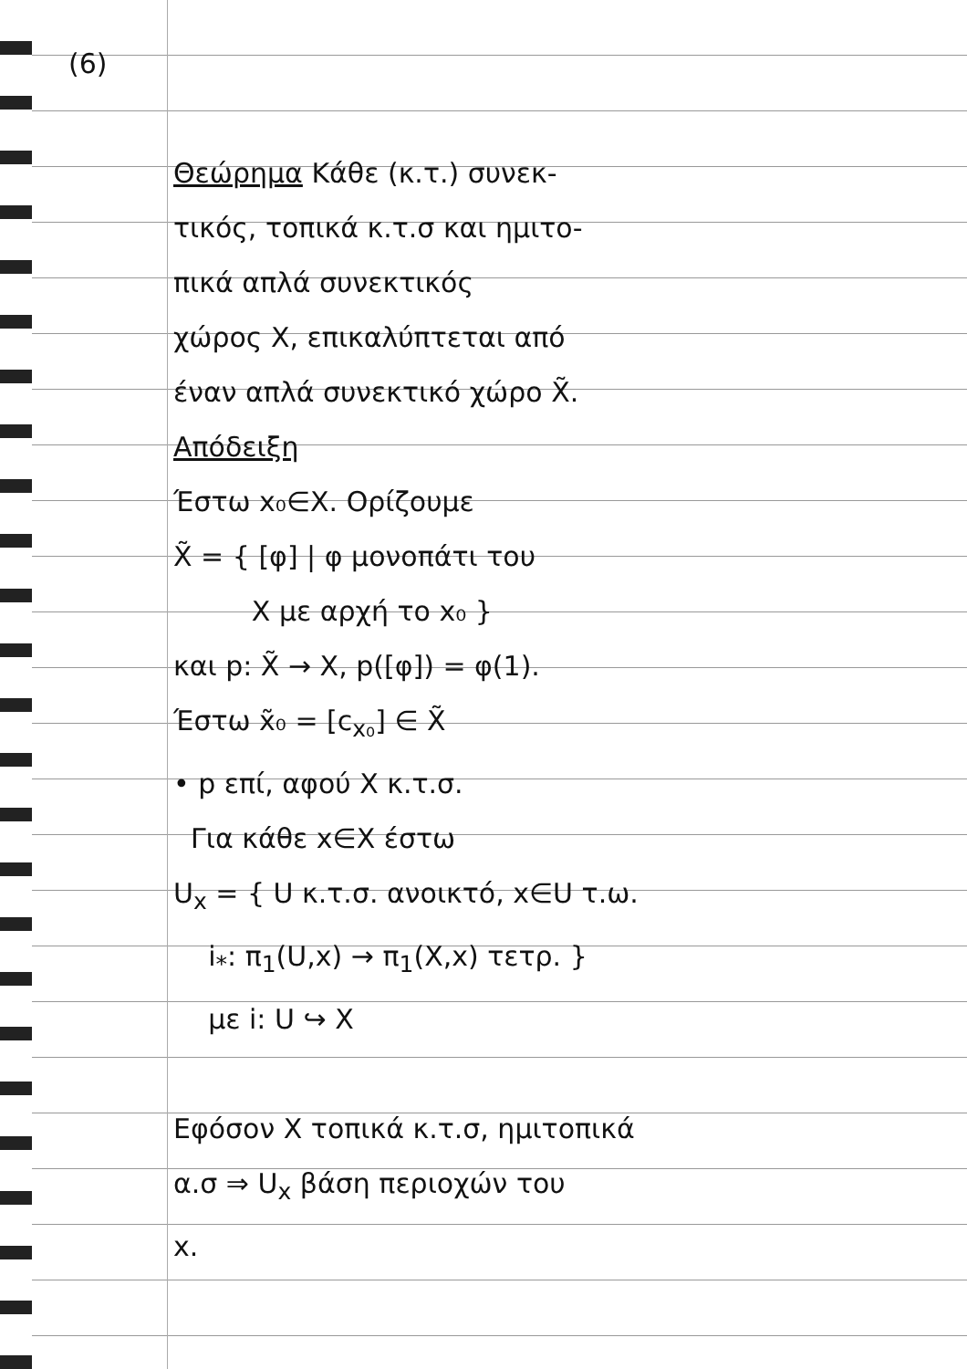(6)
Θεώρημα Κάθε (κ.τ.) συνεκ-
τικός, τοπικά κ.τ.σ και ημιτο-
πικά απλά συνεκτικός
χώρος X, επικαλύπτεται από
έναν απλά συνεκτικό χώρο X̃.
Απόδειξη
Έστω x₀∈X. Ορίζουμε
X̃ = { [φ] | φ μονοπάτι του
X με αρχή το x₀ }
και p: X̃ → X, p([φ]) = φ(1).
Έστω x̃₀ = [c<sub>x₀</sub>] ∈ X̃
• p επί, αφού X κ.τ.σ.
Για κάθε x∈X έστω
U<sub>x</sub> = { U κ.τ.σ. ανοικτό, x∈U τ.ω.
i<sub>*</sub>: π<sub>1</sub>(U,x) → π<sub>1</sub>(X,x) τετρ. }
με i: U ↪ X
Εφόσον X τοπικά κ.τ.σ, ημιτοπικά
α.σ ⇒ U<sub>x</sub> βάση περιοχών του
x.